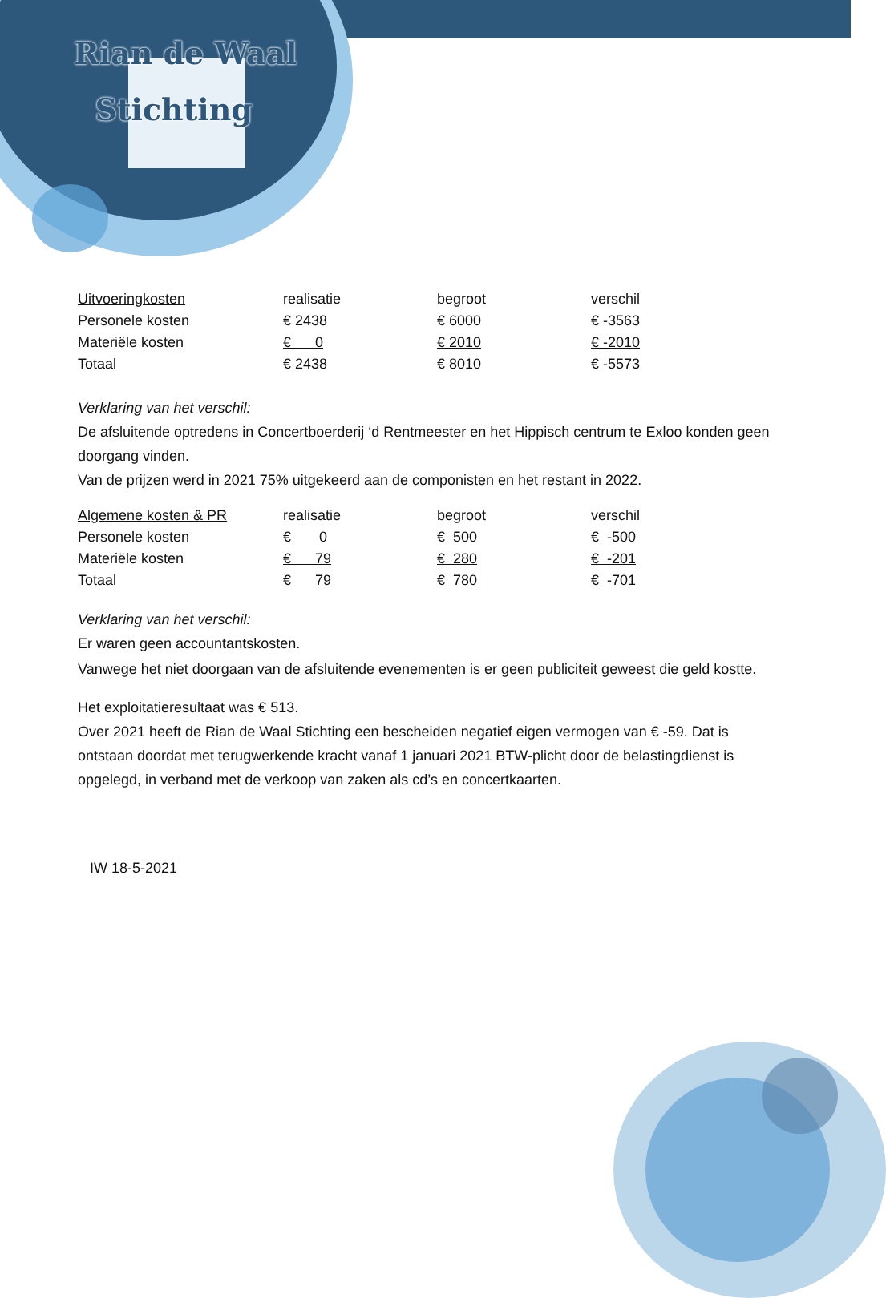Rian de Waal
Stichting
| Uitvoeringkosten | realisatie | begroot | verschil |
| Personele kosten | € 2438 | € 6000 | € -3563 |
| Materiële kosten | € 0 | € 2010 | € -2010 |
| Totaal | € 2438 | € 8010 | € -5573 |
Verklaring van het verschil:
De afsluitende optredens in Concertboerderij ‘d Rentmeester en het Hippisch centrum te Exloo konden geen doorgang vinden.
Van de prijzen werd in 2021 75% uitgekeerd aan de componisten en het restant in 2022.
| Algemene kosten & PR | realisatie | begroot | verschil |
| Personele kosten | € 0 | € 500 | € -500 |
| Materiële kosten | € 79 | € 280 | € -201 |
| Totaal | € 79 | € 780 | € -701 |
Verklaring van het verschil:
Er waren geen accountantskosten.
Vanwege het niet doorgaan van de afsluitende evenementen is er geen publiciteit geweest die geld kostte.
Het exploitatieresultaat was € 513.
Over 2021 heeft de Rian de Waal Stichting een bescheiden negatief eigen vermogen van € -59. Dat is ontstaan doordat met terugwerkende kracht vanaf 1 januari 2021 BTW-plicht door de belastingdienst is opgelegd, in verband met de verkoop van zaken als cd’s en concertkaarten.
IW 18-5-2021